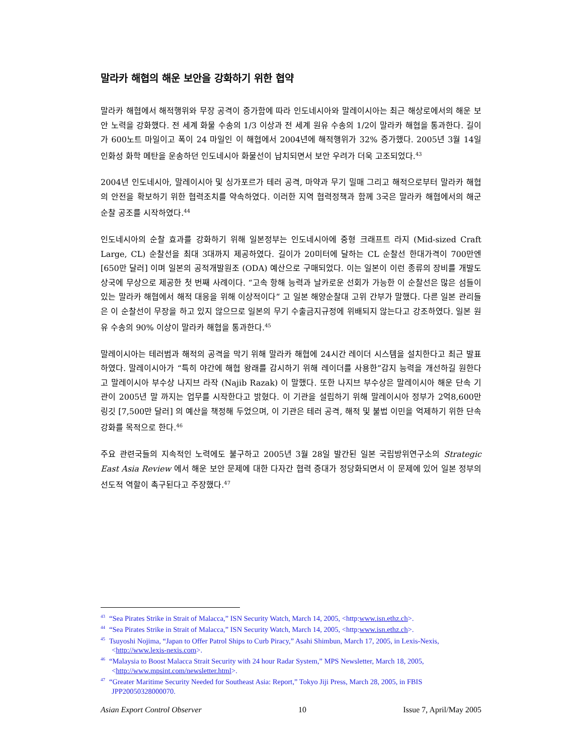말라카 해협의 해운 보안을 강화하기 위한 협약
말라카 해협에서 해적행위와 무장 공격이 증가함에 따라 인도네시아와 말레이시아는 최근 해상로에서의 해운 보안 노력을 강화했다. 전 세계 화물 수송의 1/3 이상과 전 세계 원유 수송의 1/2이 말라카 해협을 통과한다. 길이가 600노트 마일이고 폭이 24 마일인 이 해협에서 2004년에 해적행위가 32% 증가했다. 2005년 3월 14일 인화성 화학 메탄을 운송하던 인도네시아 화물선이 납치되면서 보안 우려가 더욱 고조되었다.<sup>43</sup>
2004년 인도네시아, 말레이시아 및 싱가포르가 테러 공격, 마약과 무기 밀매 그리고 해적으로부터 말라카 해협의 안전을 확보하기 위한 협력조치를 약속하였다. 이러한 지역 협력정책과 함께 3국은 말라카 해협에서의 해군 순찰 공조를 시작하였다.<sup>44</sup>
인도네시아의 순찰 효과를 강화하기 위해 일본정부는 인도네시아에 중형 크래프트 라지 (Mid-sized Craft Large, CL) 순찰선을 최대 3대까지 제공하였다. 길이가 20미터에 달하는 CL 순찰선 한대가격이 700만엔 [650만 달러] 이며 일본의 공적개발원조 (ODA) 예산으로 구매되었다. 이는 일본이 이런 종류의 장비를 개발도상국에 무상으로 제공한 첫 번째 사례이다. “고속 항해 능력과 날카로운 선회가 가능한 이 순찰선은 많은 섬들이 있는 말라카 해협에서 해적 대응을 위해 이상적이다” 고 일본 해양순찰대 고위 간부가 말했다. 다른 일본 관리들은 이 순찰선이 무장을 하고 있지 않으므로 일본의 무기 수출금지규정에 위배되지 않는다고 강조하였다. 일본 원유 수송의 90% 이상이 말라카 해협을 통과한다.<sup>45</sup>
말레이시아는 테러범과 해적의 공격을 막기 위해 말라카 해협에 24시간 레이더 시스템을 설치한다고 최근 발표하였다. 말레이시아가 “특히 야간에 해협 왕래를 감시하기 위해 레이더를 사용한”감지 능력을 개선하길 원한다고 말레이시아 부수상 나지브 라작 (Najib Razak) 이 말했다. 또한 나지브 부수상은 말레이시아 해운 단속 기관이 2005년 말 까지는 업무를 시작한다고 밝혔다. 이 기관을 설립하기 위해 말레이시아 정부가 2억8,600만 링깃 [7,500만 달러] 의 예산을 책정해 두었으며, 이 기관은 테러 공격, 해적 및 불법 이민을 억제하기 위한 단속강화를 목적으로 한다.<sup>46</sup>
주요 관련국들의 지속적인 노력에도 불구하고 2005년 3월 28일 발간된 일본 국립방위연구소의 Strategic East Asia Review 에서 해운 보안 문제에 대한 다자간 협력 증대가 정당화되면서 이 문제에 있어 일본 정부의 선도적 역할이 촉구된다고 주장했다.<sup>47</sup>
<sup>43</sup> “Sea Pirates Strike in Strait of Malacca,” ISN Security Watch, March 14, 2005, <http:www.isn.ethz.ch>.
<sup>44</sup> “Sea Pirates Strike in Strait of Malacca,” ISN Security Watch, March 14, 2005, <http:www.isn.ethz.ch>.
<sup>45</sup> Tsuyoshi Nojima, “Japan to Offer Patrol Ships to Curb Piracy,” Asahi Shimbun, March 17, 2005, in Lexis-Nexis, <http://www.lexis-nexis.com>.
<sup>46</sup> “Malaysia to Boost Malacca Strait Security with 24 hour Radar System,” MPS Newsletter, March 18, 2005, <http://www.mpsint.com/newsletter.html>.
<sup>47</sup> “Greater Maritime Security Needed for Southeast Asia: Report,” Tokyo Jiji Press, March 28, 2005, in FBIS JPP20050328000070.
Asian Export Control Observer 10 Issue 7, April/May 2005